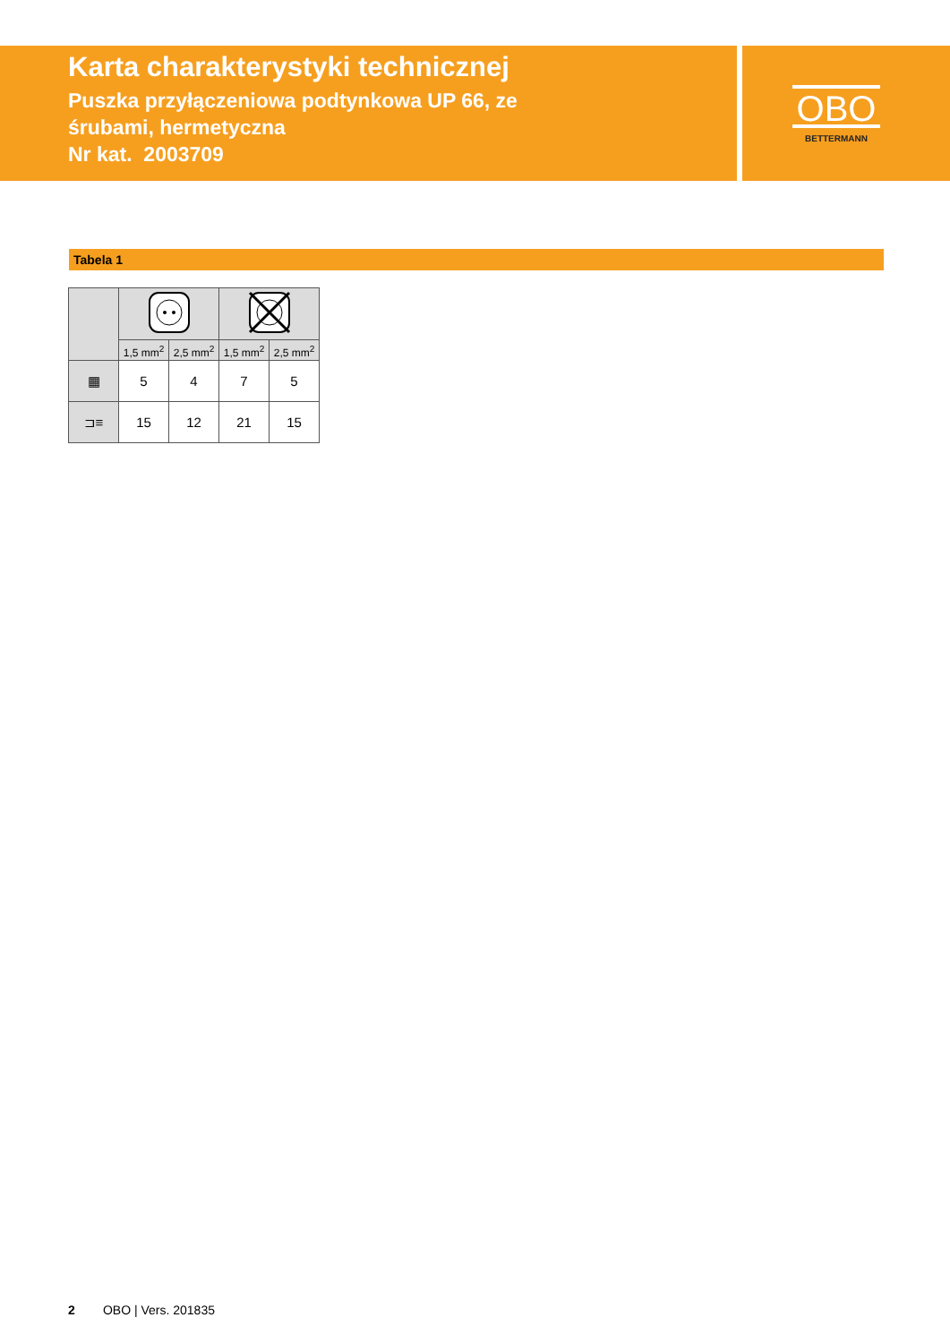Karta charakterystyki technicznej
Puszka przyłączeniowa podtynkowa UP 66, ze
śrubami, hermetyczna
Nr kat. 2003709
OBO
BETTERMANN
Tabela 1
| | 1,5 mm<sup>2</sup> | 2,5 mm<sup>2</sup> | 1,5 mm<sup>2</sup> | 2,5 mm<sup>2</sup> |
| --- | --- | --- | --- | --- |
| ▦ | 5 | 4 | 7 | 5 |
| ⊐≡ | 15 | 12 | 21 | 15 |
2 OBO | Vers. 201835